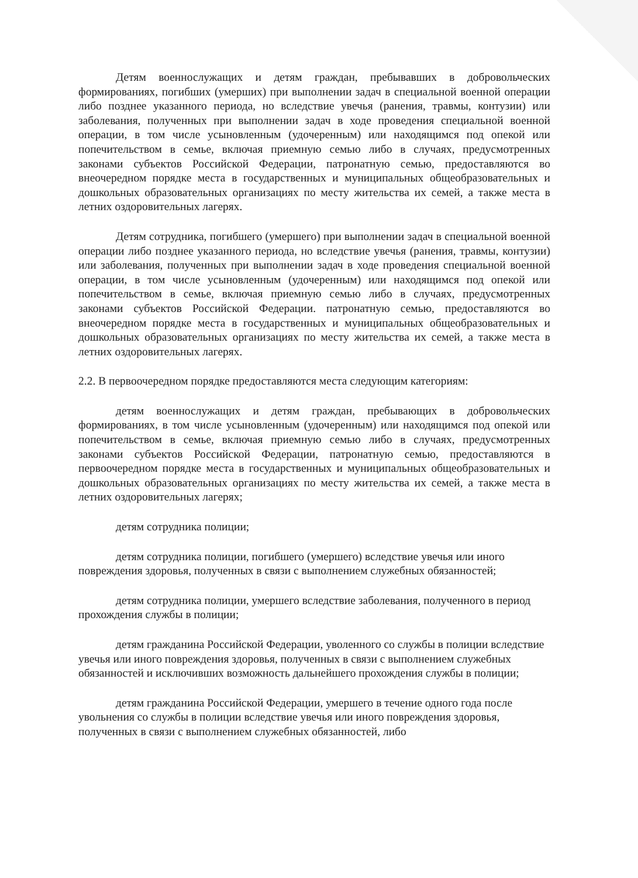Детям военнослужащих и детям граждан, пребывавших в добровольческих формированиях, погибших (умерших) при выполнении задач в специальной военной операции либо позднее указанного периода, но вследствие увечья (ранения, травмы, контузии) или заболевания, полученных при выполнении задач в ходе проведения специальной военной операции, в том числе усыновленным (удочеренным) или находящимся под опекой или попечительством в семье, включая приемную семью либо в случаях, предусмотренных законами субъектов Российской Федерации, патронатную семью, предоставляются во внеочередном порядке места в государственных и муниципальных общеобразовательных и дошкольных образовательных организациях по месту жительства их семей, а также места в летних оздоровительных лагерях.
Детям сотрудника, погибшего (умершего) при выполнении задач в специальной военной операции либо позднее указанного периода, но вследствие увечья (ранения, травмы, контузии) или заболевания, полученных при выполнении задач в ходе проведения специальной военной операции, в том числе усыновленным (удочеренным) или находящимся под опекой или попечительством в семье, включая приемную семью либо в случаях, предусмотренных законами субъектов Российской Федерации. патронатную семью, предоставляются во внеочередном порядке места в государственных и муниципальных общеобразовательных и дошкольных образовательных организациях по месту жительства их семей, а также места в летних оздоровительных лагерях.
2.2. В первоочередном порядке предоставляются места следующим категориям:
детям военнослужащих и детям граждан, пребывающих в добровольческих формированиях, в том числе усыновленным (удочеренным) или находящимся под опекой или попечительством в семье, включая приемную семью либо в случаях, предусмотренных законами субъектов Российской Федерации, патронатную семью, предоставляются в первоочередном порядке места в государственных и муниципальных общеобразовательных и дошкольных образовательных организациях по месту жительства их семей, а также места в летних оздоровительных лагерях;
детям сотрудника полиции;
детям сотрудника полиции, погибшего (умершего) вследствие увечья или иного повреждения здоровья, полученных в связи с выполнением служебных обязанностей;
детям сотрудника полиции, умершего вследствие заболевания, полученного в период прохождения службы в полиции;
детям гражданина Российской Федерации, уволенного со службы в полиции вследствие увечья или иного повреждения здоровья, полученных в связи с выполнением служебных обязанностей и исключивших возможность дальнейшего прохождения службы в полиции;
детям гражданина Российской Федерации, умершего в течение одного года после увольнения со службы в полиции вследствие увечья или иного повреждения здоровья, полученных в связи с выполнением служебных обязанностей, либо